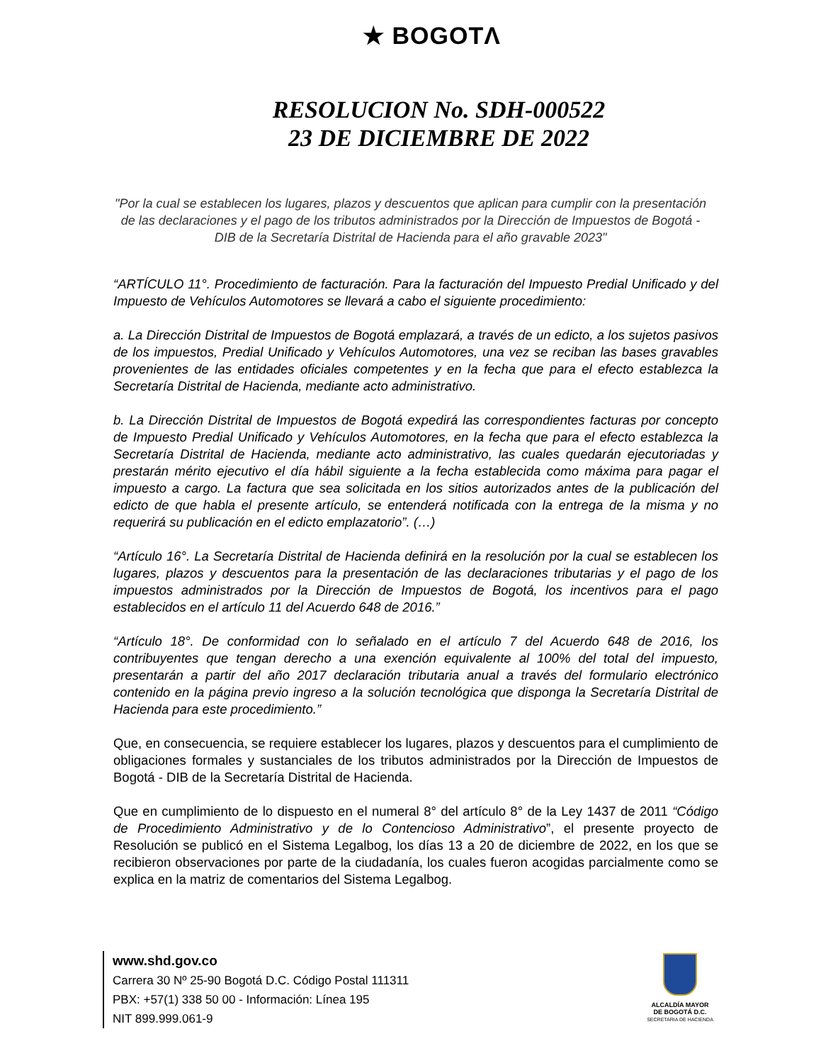★ BOGOTΛ
RESOLUCION No. SDH-000522
23 DE DICIEMBRE DE 2022
"Por la cual se establecen los lugares, plazos y descuentos que aplican para cumplir con la presentación de las declaraciones y el pago de los tributos administrados por la Dirección de Impuestos de Bogotá - DIB de la Secretaría Distrital de Hacienda para el año gravable 2023"
“ARTÍCULO 11°. Procedimiento de facturación. Para la facturación del Impuesto Predial Unificado y del Impuesto de Vehículos Automotores se llevará a cabo el siguiente procedimiento:
a. La Dirección Distrital de Impuestos de Bogotá emplazará, a través de un edicto, a los sujetos pasivos de los impuestos, Predial Unificado y Vehículos Automotores, una vez se reciban las bases gravables provenientes de las entidades oficiales competentes y en la fecha que para el efecto establezca la Secretaría Distrital de Hacienda, mediante acto administrativo.
b. La Dirección Distrital de Impuestos de Bogotá expedirá las correspondientes facturas por concepto de Impuesto Predial Unificado y Vehículos Automotores, en la fecha que para el efecto establezca la Secretaría Distrital de Hacienda, mediante acto administrativo, las cuales quedarán ejecutoriadas y prestarán mérito ejecutivo el día hábil siguiente a la fecha establecida como máxima para pagar el impuesto a cargo. La factura que sea solicitada en los sitios autorizados antes de la publicación del edicto de que habla el presente artículo, se entenderá notificada con la entrega de la misma y no requerirá su publicación en el edicto emplazatorio”. (…)
“Artículo 16°. La Secretaría Distrital de Hacienda definirá en la resolución por la cual se establecen los lugares, plazos y descuentos para la presentación de las declaraciones tributarias y el pago de los impuestos administrados por la Dirección de Impuestos de Bogotá, los incentivos para el pago establecidos en el artículo 11 del Acuerdo 648 de 2016.”
“Artículo 18°. De conformidad con lo señalado en el artículo 7 del Acuerdo 648 de 2016, los contribuyentes que tengan derecho a una exención equivalente al 100% del total del impuesto, presentarán a partir del año 2017 declaración tributaria anual a través del formulario electrónico contenido en la página previo ingreso a la solución tecnológica que disponga la Secretaría Distrital de Hacienda para este procedimiento.”
Que, en consecuencia, se requiere establecer los lugares, plazos y descuentos para el cumplimiento de obligaciones formales y sustanciales de los tributos administrados por la Dirección de Impuestos de Bogotá - DIB de la Secretaría Distrital de Hacienda.
Que en cumplimiento de lo dispuesto en el numeral 8° del artículo 8° de la Ley 1437 de 2011 “Código de Procedimiento Administrativo y de lo Contencioso Administrativo”, el presente proyecto de Resolución se publicó en el Sistema Legalbog, los días 13 a 20 de diciembre de 2022, en los que se recibieron observaciones por parte de la ciudadanía, los cuales fueron acogidas parcialmente como se explica en la matriz de comentarios del Sistema Legalbog.
www.shd.gov.co
Carrera 30 Nº 25-90 Bogotá D.C. Código Postal 111311
PBX: +57(1) 338 50 00 - Información: Línea 195
NIT 899.999.061-9
ALCALDÍA MAYOR
DE BOGOTÁ D.C.
SECRETARIA DE HACIENDA